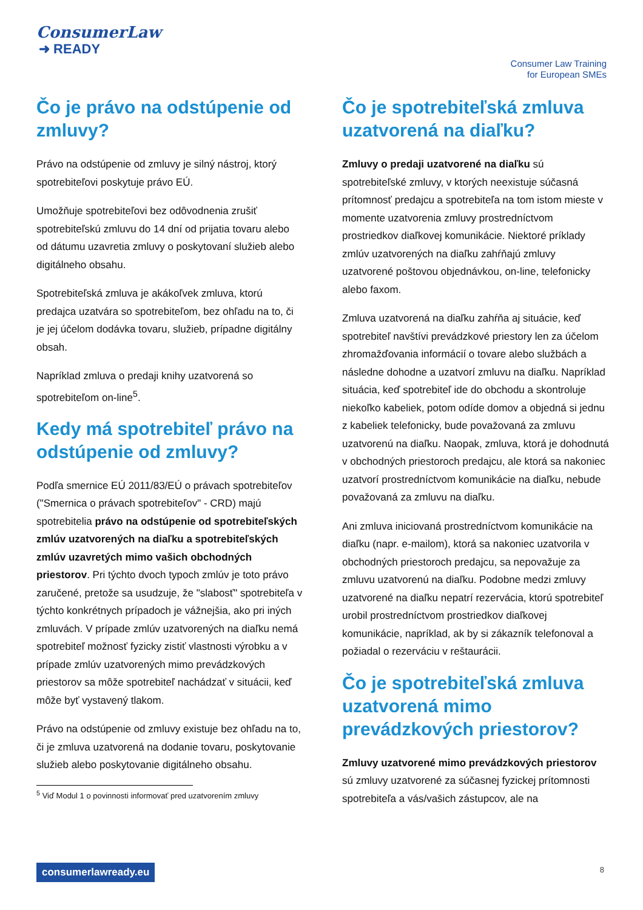ConsumerLaw
➜ READY
Consumer Law Training
for European SMEs
Čo je právo na odstúpenie od zmluvy?
Právo na odstúpenie od zmluvy je silný nástroj, ktorý spotrebiteľovi poskytuje právo EÚ.
Umožňuje spotrebiteľovi bez odôvodnenia zrušiť spotrebiteľskú zmluvu do 14 dní od prijatia tovaru alebo od dátumu uzavretia zmluvy o poskytovaní služieb alebo digitálneho obsahu.
Spotrebiteľská zmluva je akákoľvek zmluva, ktorú predajca uzatvára so spotrebiteľom, bez ohľadu na to, či je jej účelom dodávka tovaru, služieb, prípadne digitálny obsah.
Napríklad zmluva o predaji knihy uzatvorená so spotrebiteľom on-line<sup>5</sup>.
Kedy má spotrebiteľ právo na odstúpenie od zmluvy?
Podľa smernice EÚ 2011/83/EÚ o právach spotrebiteľov ("Smernica o právach spotrebiteľov" - CRD) majú spotrebitelia právo na odstúpenie od spotrebiteľských zmlúv uzatvorených na diaľku a spotrebiteľských zmlúv uzavretých mimo vašich obchodných priestorov. Pri týchto dvoch typoch zmlúv je toto právo zaručené, pretože sa usudzuje, že "slabosť" spotrebiteľa v týchto konkrétnych prípadoch je vážnejšia, ako pri iných zmluvách. V prípade zmlúv uzatvorených na diaľku nemá spotrebiteľ možnosť fyzicky zistiť vlastnosti výrobku a v prípade zmlúv uzatvorených mimo prevádzkových priestorov sa môže spotrebiteľ nachádzať v situácii, keď môže byť vystavený tlakom.
Právo na odstúpenie od zmluvy existuje bez ohľadu na to, či je zmluva uzatvorená na dodanie tovaru, poskytovanie služieb alebo poskytovanie digitálneho obsahu.
<sup>5</sup> Viď Modul 1 o povinnosti informovať pred uzatvorením zmluvy
Čo je spotrebiteľská zmluva uzatvorená na diaľku?
Zmluvy o predaji uzatvorené na diaľku sú spotrebiteľské zmluvy, v ktorých neexistuje súčasná prítomnosť predajcu a spotrebiteľa na tom istom mieste v momente uzatvorenia zmluvy prostredníctvom prostriedkov diaľkovej komunikácie. Niektoré príklady zmlúv uzatvorených na diaľku zahŕňajú zmluvy uzatvorené poštovou objednávkou, on-line, telefonicky alebo faxom.
Zmluva uzatvorená na diaľku zahŕňa aj situácie, keď spotrebiteľ navštívi prevádzkové priestory len za účelom zhromažďovania informácií o tovare alebo službách a následne dohodne a uzatvorí zmluvu na diaľku. Napríklad situácia, keď spotrebiteľ ide do obchodu a skontroluje niekoľko kabeliek, potom odíde domov a objedná si jednu z kabeliek telefonicky, bude považovaná za zmluvu uzatvorenú na diaľku. Naopak, zmluva, ktorá je dohodnutá v obchodných priestoroch predajcu, ale ktorá sa nakoniec uzatvorí prostredníctvom komunikácie na diaľku, nebude považovaná za zmluvu na diaľku.
Ani zmluva iniciovaná prostredníctvom komunikácie na diaľku (napr. e-mailom), ktorá sa nakoniec uzatvorila v obchodných priestoroch predajcu, sa nepovažuje za zmluvu uzatvorenú na diaľku. Podobne medzi zmluvy uzatvorené na diaľku nepatrí rezervácia, ktorú spotrebiteľ urobil prostredníctvom prostriedkov diaľkovej komunikácie, napríklad, ak by si zákazník telefonoval a požiadal o rezerváciu v reštaurácii.
Čo je spotrebiteľská zmluva uzatvorená mimo prevádzkových priestorov?
Zmluvy uzatvorené mimo prevádzkových priestorov sú zmluvy uzatvorené za súčasnej fyzickej prítomnosti spotrebiteľa a vás/vašich zástupcov, ale na
consumerlawready.eu 8